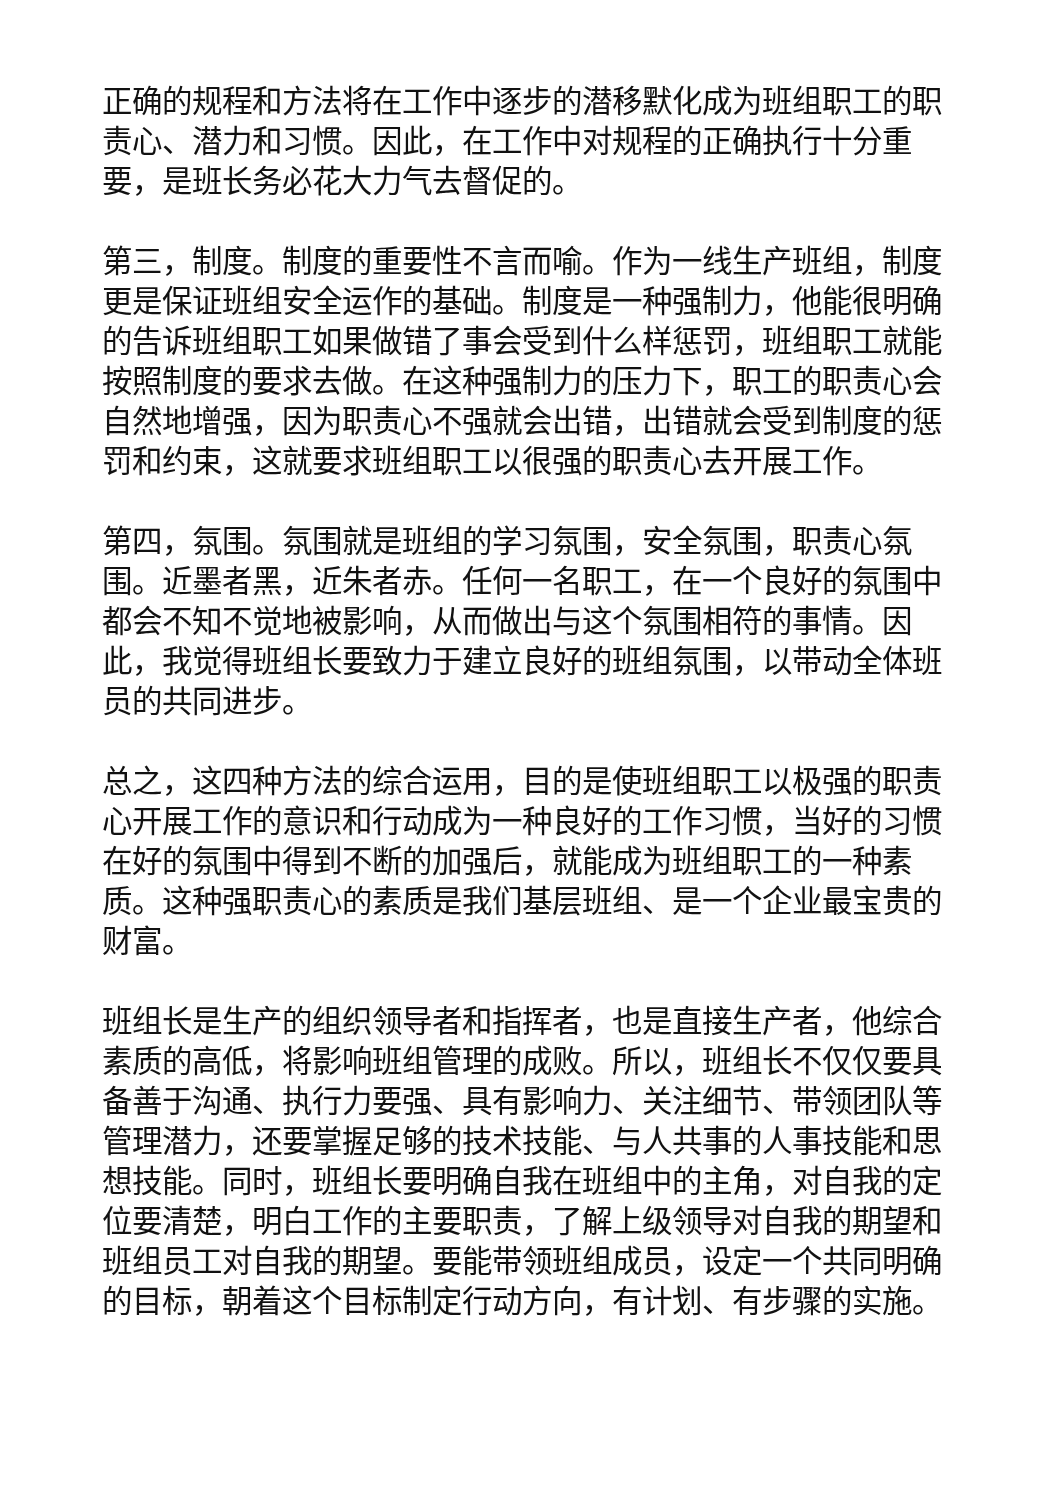正确的规程和方法将在工作中逐步的潜移默化成为班组职工的职责心、潜力和习惯。因此，在工作中对规程的正确执行十分重要，是班长务必花大力气去督促的。
第三，制度。制度的重要性不言而喻。作为一线生产班组，制度更是保证班组安全运作的基础。制度是一种强制力，他能很明确的告诉班组职工如果做错了事会受到什么样惩罚，班组职工就能按照制度的要求去做。在这种强制力的压力下，职工的职责心会自然地增强，因为职责心不强就会出错，出错就会受到制度的惩罚和约束，这就要求班组职工以很强的职责心去开展工作。
第四，氛围。氛围就是班组的学习氛围，安全氛围，职责心氛围。近墨者黑，近朱者赤。任何一名职工，在一个良好的氛围中都会不知不觉地被影响，从而做出与这个氛围相符的事情。因此，我觉得班组长要致力于建立良好的班组氛围，以带动全体班员的共同进步。
总之，这四种方法的综合运用，目的是使班组职工以极强的职责心开展工作的意识和行动成为一种良好的工作习惯，当好的习惯在好的氛围中得到不断的加强后，就能成为班组职工的一种素质。这种强职责心的素质是我们基层班组、是一个企业最宝贵的财富。
班组长是生产的组织领导者和指挥者，也是直接生产者，他综合素质的高低，将影响班组管理的成败。所以，班组长不仅仅要具备善于沟通、执行力要强、具有影响力、关注细节、带领团队等管理潜力，还要掌握足够的技术技能、与人共事的人事技能和思想技能。同时，班组长要明确自我在班组中的主角，对自我的定位要清楚，明白工作的主要职责，了解上级领导对自我的期望和班组员工对自我的期望。要能带领班组成员，设定一个共同明确的目标，朝着这个目标制定行动方向，有计划、有步骤的实施。